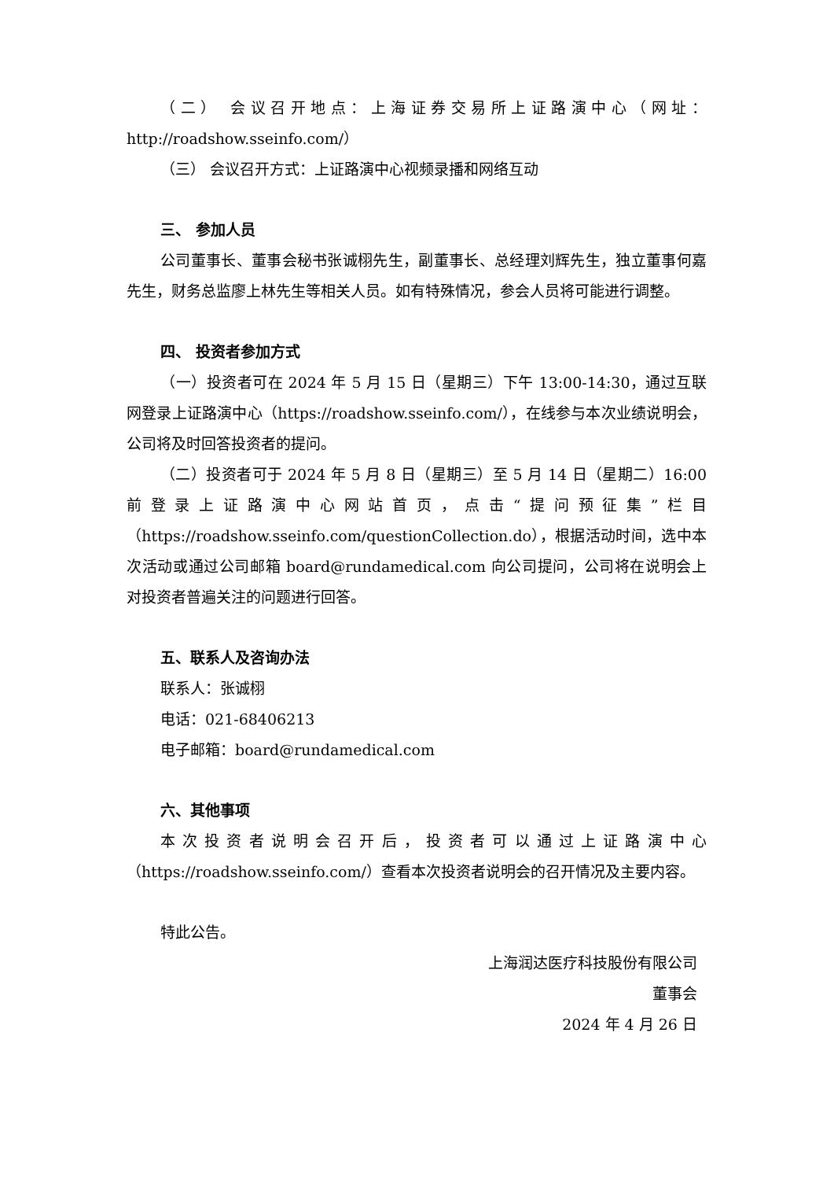（二） 会议召开地点：上海证券交易所上证路演中心（网址：http://roadshow.sseinfo.com/）
（三） 会议召开方式：上证路演中心视频录播和网络互动
三、 参加人员
公司董事长、董事会秘书张诚栩先生，副董事长、总经理刘辉先生，独立董事何嘉先生，财务总监廖上林先生等相关人员。如有特殊情况，参会人员将可能进行调整。
四、 投资者参加方式
（一）投资者可在 2024 年 5 月 15 日（星期三）下午 13:00-14:30，通过互联网登录上证路演中心（https://roadshow.sseinfo.com/），在线参与本次业绩说明会，公司将及时回答投资者的提问。
（二）投资者可于 2024 年 5 月 8 日（星期三）至 5 月 14 日（星期二）16:00 前登录上证路演中心网站首页，点击“提问预征集”栏目（https://roadshow.sseinfo.com/questionCollection.do），根据活动时间，选中本次活动或通过公司邮箱 board@rundamedical.com 向公司提问，公司将在说明会上对投资者普遍关注的问题进行回答。
五、联系人及咨询办法
联系人：张诚栩
电话：021-68406213
电子邮箱：board@rundamedical.com
六、其他事项
本次投资者说明会召开后，投资者可以通过上证路演中心（https://roadshow.sseinfo.com/）查看本次投资者说明会的召开情况及主要内容。
特此公告。
上海润达医疗科技股份有限公司
董事会
2024 年 4 月 26 日